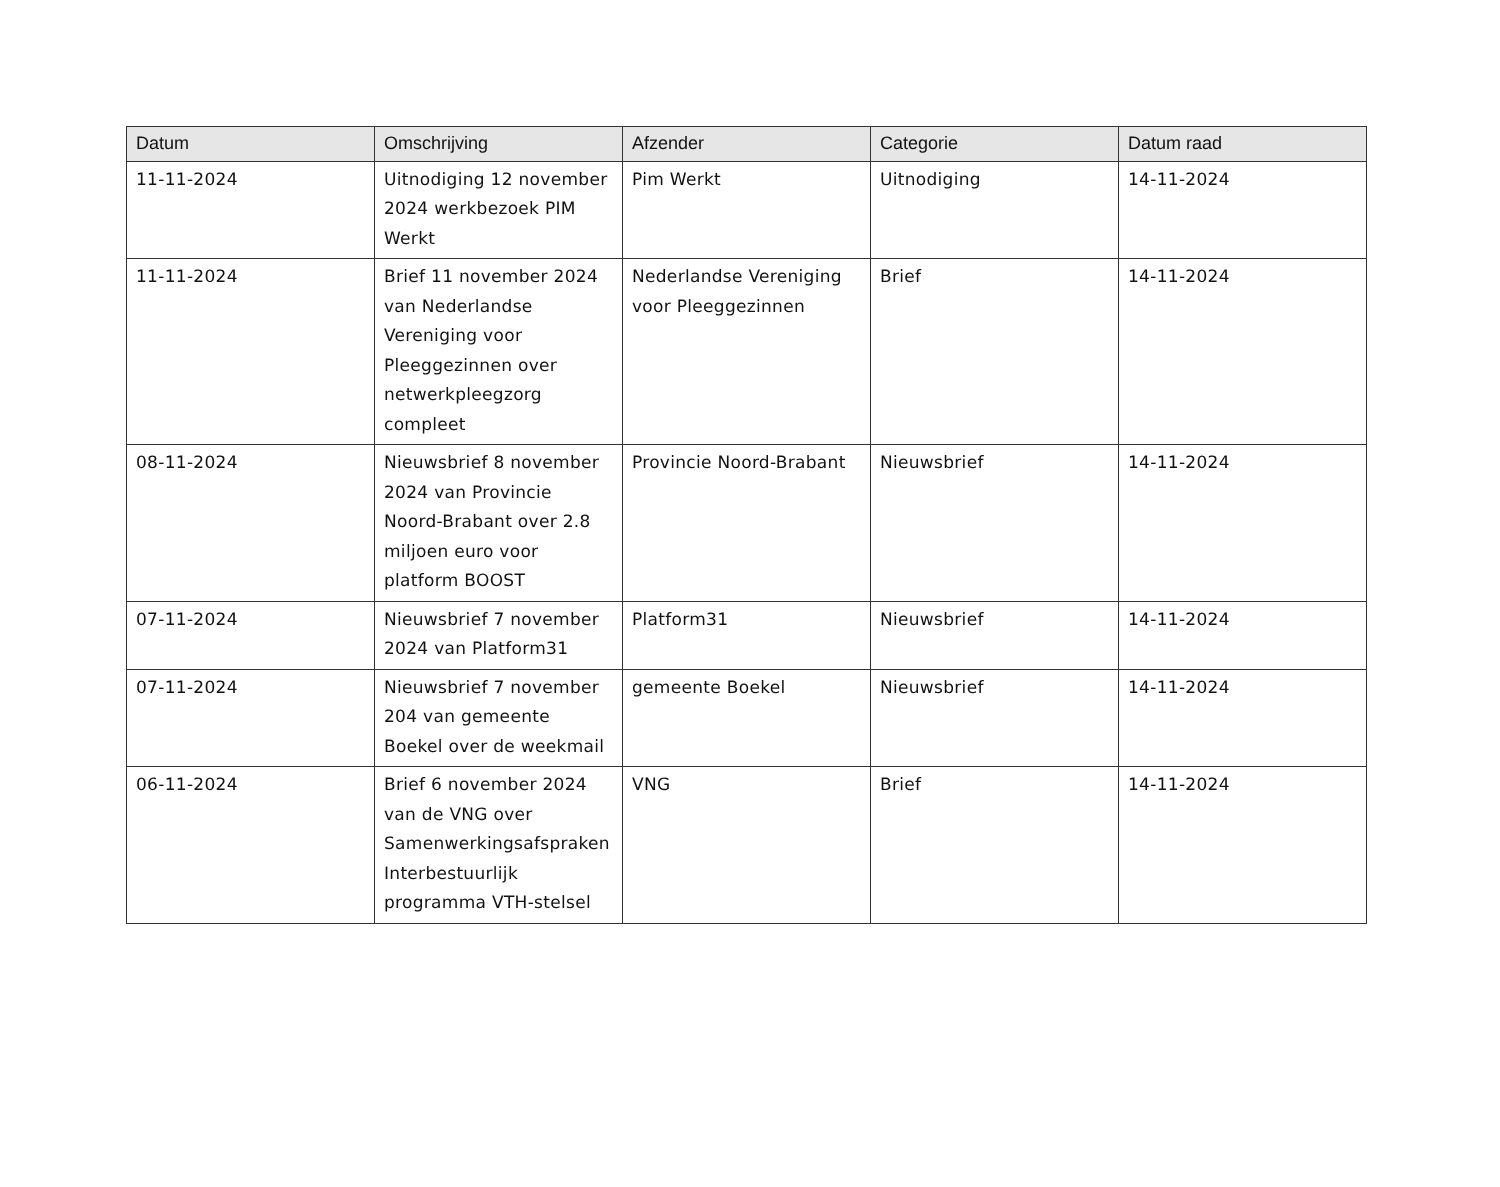| Datum | Omschrijving | Afzender | Categorie | Datum raad |
| --- | --- | --- | --- | --- |
| 11-11-2024 | Uitnodiging 12 november 2024 werkbezoek PIM Werkt | Pim Werkt | Uitnodiging | 14-11-2024 |
| 11-11-2024 | Brief 11 november 2024 van Nederlandse Vereniging voor Pleeggezinnen over netwerkpleegzorg compleet | Nederlandse Vereniging voor Pleeggezinnen | Brief | 14-11-2024 |
| 08-11-2024 | Nieuwsbrief 8 november 2024 van Provincie Noord-Brabant over 2.8 miljoen euro voor platform BOOST | Provincie Noord-Brabant | Nieuwsbrief | 14-11-2024 |
| 07-11-2024 | Nieuwsbrief 7 november 2024 van Platform31 | Platform31 | Nieuwsbrief | 14-11-2024 |
| 07-11-2024 | Nieuwsbrief 7 november 204 van gemeente Boekel over de weekmail | gemeente Boekel | Nieuwsbrief | 14-11-2024 |
| 06-11-2024 | Brief 6 november 2024 van de VNG over Samenwerkingsafspraken Interbestuurlijk programma VTH-stelsel | VNG | Brief | 14-11-2024 |